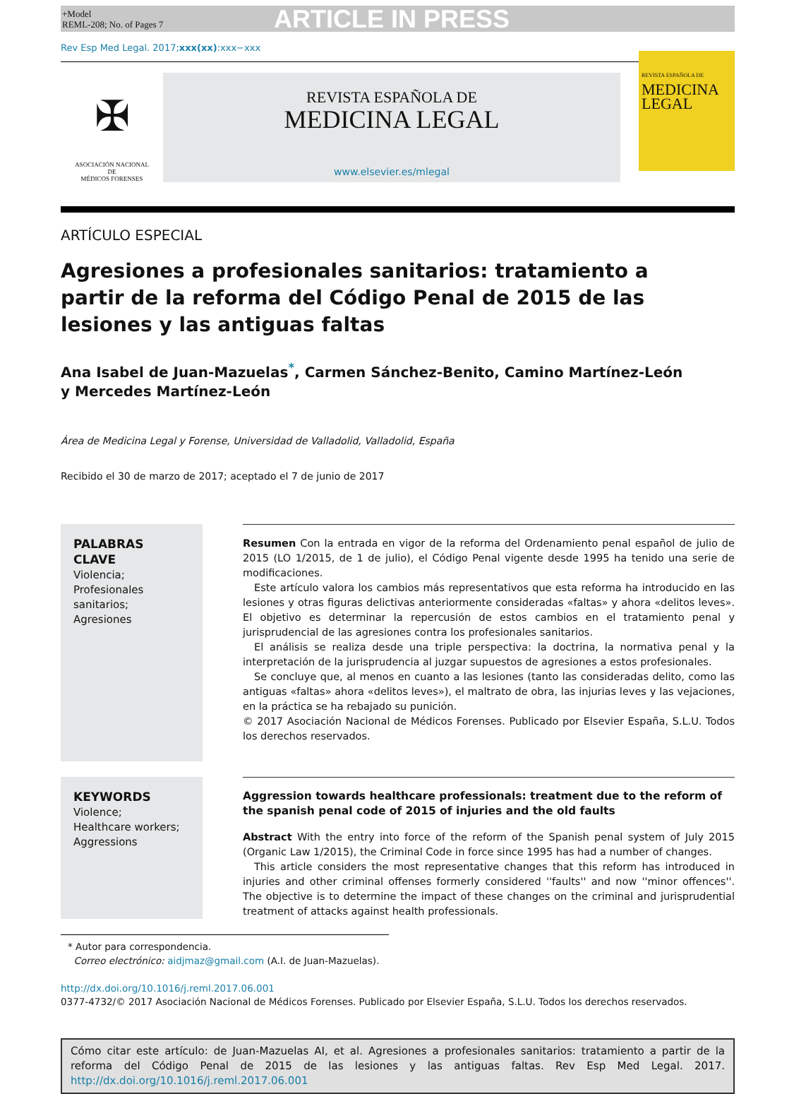+Model
REML-208; No. of Pages 7
ARTICLE IN PRESS
Rev Esp Med Legal. 2017;xxx(xx):xxx−xxx
✠
ASOCIACIÓN NACIONAL
DE
MÉDICOS FORENSES
REVISTA ESPAÑOLA DE
MEDICINA LEGAL
www.elsevier.es/mlegal
REVISTA ESPAÑOLA DE
MEDICINA
LEGAL
ARTÍCULO ESPECIAL
Agresiones a profesionales sanitarios: tratamiento a
partir de la reforma del Código Penal de 2015 de las
lesiones y las antiguas faltas
Ana Isabel de Juan-Mazuelas<sup>*</sup>, Carmen Sánchez-Benito, Camino Martínez-León
y Mercedes Martínez-León
Área de Medicina Legal y Forense, Universidad de Valladolid, Valladolid, España
Recibido el 30 de marzo de 2017; aceptado el 7 de junio de 2017
PALABRAS CLAVE
Violencia;
Profesionales sanitarios;
Agresiones
Resumen Con la entrada en vigor de la reforma del Ordenamiento penal español de julio de 2015 (LO 1/2015, de 1 de julio), el Código Penal vigente desde 1995 ha tenido una serie de modificaciones.
Este artículo valora los cambios más representativos que esta reforma ha introducido en las lesiones y otras figuras delictivas anteriormente consideradas «faltas» y ahora «delitos leves». El objetivo es determinar la repercusión de estos cambios en el tratamiento penal y jurisprudencial de las agresiones contra los profesionales sanitarios.
El análisis se realiza desde una triple perspectiva: la doctrina, la normativa penal y la interpretación de la jurisprudencia al juzgar supuestos de agresiones a estos profesionales.
Se concluye que, al menos en cuanto a las lesiones (tanto las consideradas delito, como las antiguas «faltas» ahora «delitos leves»), el maltrato de obra, las injurias leves y las vejaciones, en la práctica se ha rebajado su punición.
© 2017 Asociación Nacional de Médicos Forenses. Publicado por Elsevier España, S.L.U. Todos los derechos reservados.
KEYWORDS
Violence;
Healthcare workers;
Aggressions
Aggression towards healthcare professionals: treatment due to the reform of the spanish penal code of 2015 of injuries and the old faults
Abstract With the entry into force of the reform of the Spanish penal system of July 2015 (Organic Law 1/2015), the Criminal Code in force since 1995 has had a number of changes.
This article considers the most representative changes that this reform has introduced in injuries and other criminal offenses formerly considered ''faults'' and now ''minor offences''. The objective is to determine the impact of these changes on the criminal and jurisprudential treatment of attacks against health professionals.
* Autor para correspondencia.
Correo electrónico: aidjmaz@gmail.com (A.I. de Juan-Mazuelas).
http://dx.doi.org/10.1016/j.reml.2017.06.001
0377-4732/© 2017 Asociación Nacional de Médicos Forenses. Publicado por Elsevier España, S.L.U. Todos los derechos reservados.
Cómo citar este artículo: de Juan-Mazuelas AI, et al. Agresiones a profesionales sanitarios: tratamiento a partir de la reforma del Código Penal de 2015 de las lesiones y las antiguas faltas. Rev Esp Med Legal. 2017. http://dx.doi.org/10.1016/j.reml.2017.06.001